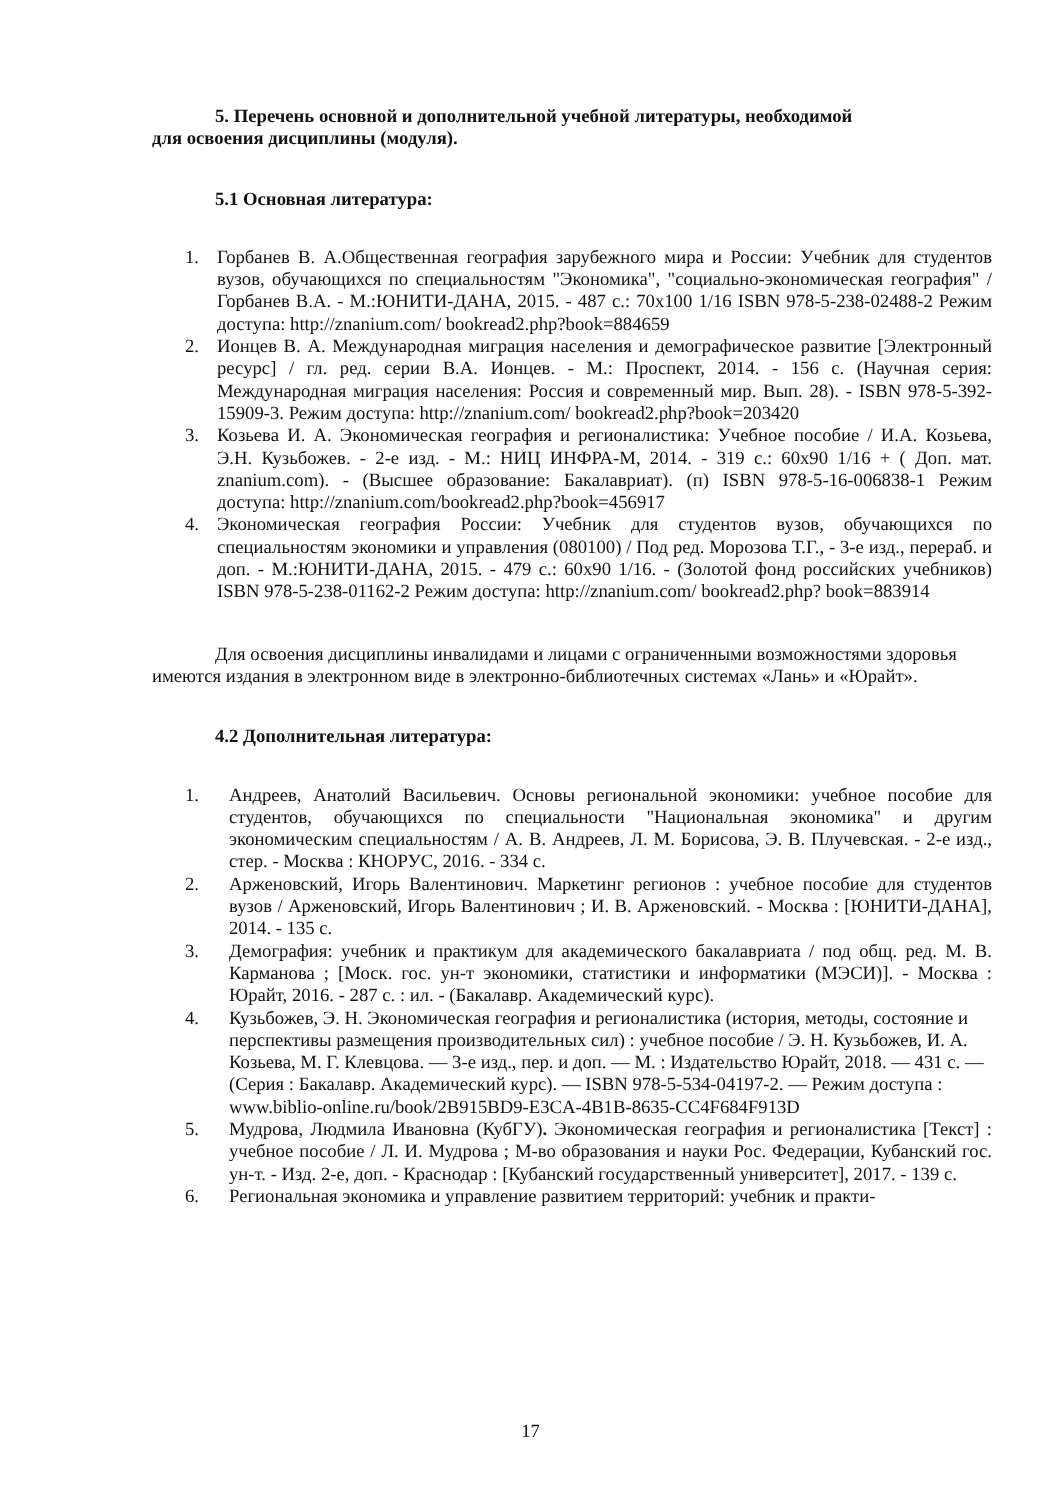5. Перечень основной и дополнительной учебной литературы, необходимой
для освоения дисциплины (модуля).
5.1 Основная литература:
1. Горбанев В. А.Общественная география зарубежного мира и России: Учебник для студентов вузов, обучающихся по специальностям "Экономика", "социально-экономическая география" / Горбанев В.А. - М.:ЮНИТИ-ДАНА, 2015. - 487 с.: 70x100 1/16 ISBN 978-5-238-02488-2 Режим доступа: http://znanium.com/ bookread2.php?book=884659
2. Ионцев В. А. Международная миграция населения и демографическое развитие [Электронный ресурс] / гл. ред. серии В.А. Ионцев. - М.: Проспект, 2014. - 156 с. (Научная серия: Международная миграция населения: Россия и современный мир. Вып. 28). - ISBN 978-5-392-15909-3. Режим доступа: http://znanium.com/ bookread2.php?book=203420
3. Козьева И. А. Экономическая география и регионалистика: Учебное пособие / И.А. Козьева, Э.Н. Кузьбожев. - 2-е изд. - М.: НИЦ ИНФРА-М, 2014. - 319 с.: 60x90 1/16 + ( Доп. мат. znanium.com). - (Высшее образование: Бакалавриат). (п) ISBN 978-5-16-006838-1 Режим доступа: http://znanium.com/bookread2.php?book=456917
4. Экономическая география России: Учебник для студентов вузов, обучающихся по специальностям экономики и управления (080100) / Под ред. Морозова Т.Г., - 3-е изд., перераб. и доп. - М.:ЮНИТИ-ДАНА, 2015. - 479 с.: 60x90 1/16. - (Золотой фонд российских учебников) ISBN 978-5-238-01162-2 Режим доступа: http://znanium.com/ bookread2.php? book=883914
Для освоения дисциплины инвалидами и лицами с ограниченными возможностями здоровья имеются издания в электронном виде в электронно-библиотечных системах «Лань» и «Юрайт».
4.2 Дополнительная литература:
1. Андреев, Анатолий Васильевич. Основы региональной экономики: учебное пособие для студентов, обучающихся по специальности "Национальная экономика" и другим экономическим специальностям / А. В. Андреев, Л. М. Борисова, Э. В. Плучевская. - 2-е изд., стер. - Москва : КНОРУС, 2016. - 334 с.
2. Арженовский, Игорь Валентинович. Маркетинг регионов : учебное пособие для студентов вузов / Арженовский, Игорь Валентинович ; И. В. Арженовский. - Москва : [ЮНИТИ-ДАНА], 2014. - 135 с.
3. Демография: учебник и практикум для академического бакалавриата / под общ. ред. М. В. Карманова ; [Моск. гос. ун-т экономики, статистики и информатики (МЭСИ)]. - Москва : Юрайт, 2016. - 287 с. : ил. - (Бакалавр. Академический курс).
4. Кузьбожев, Э. Н. Экономическая география и регионалистика (история, методы, состояние и перспективы размещения производительных сил) : учебное пособие / Э. Н. Кузьбожев, И. А. Козьева, М. Г. Клевцова. — 3-е изд., пер. и доп. — М. : Издательство Юрайт, 2018. — 431 с. — (Серия : Бакалавр. Академический курс). — ISBN 978-5-534-04197-2. — Режим доступа : www.biblio-online.ru/book/2B915BD9-E3CA-4B1B-8635-CC4F684F913D
5. Мудрова, Людмила Ивановна (КубГУ). Экономическая география и регионалистика [Текст] : учебное пособие / Л. И. Мудрова ; М-во образования и науки Рос. Федерации, Кубанский гос. ун-т. - Изд. 2-е, доп. - Краснодар : [Кубанский государственный университет], 2017. - 139 с.
6. Региональная экономика и управление развитием территорий: учебник и практи-
17